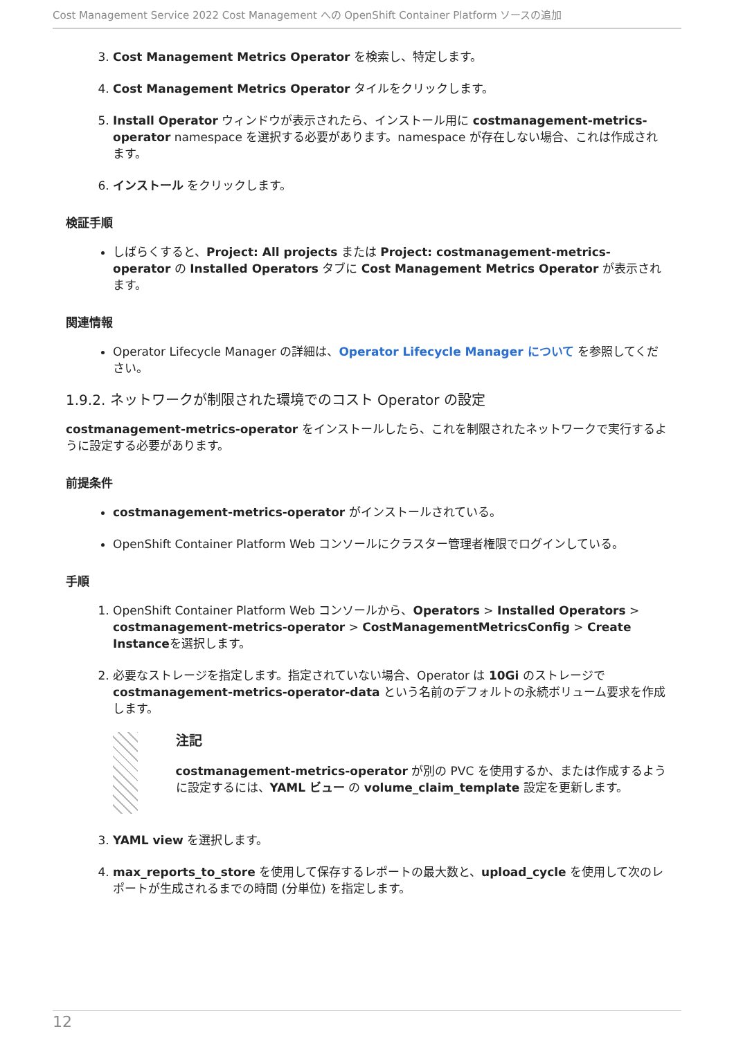Cost Management Service 2022 Cost Management への OpenShift Container Platform ソースの追加
3. Cost Management Metrics Operator を検索し、特定します。
4. Cost Management Metrics Operator タイルをクリックします。
5. Install Operator ウィンドウが表示されたら、インストール用に costmanagement-metrics-operator namespace を選択する必要があります。namespace が存在しない場合、これは作成されます。
6. インストール をクリックします。
検証手順
しばらくすると、Project: All projects または Project: costmanagement-metrics-operator の Installed Operators タブに Cost Management Metrics Operator が表示されます。
関連情報
Operator Lifecycle Manager の詳細は、Operator Lifecycle Manager について を参照してください。
1.9.2. ネットワークが制限された環境でのコスト Operator の設定
costmanagement-metrics-operator をインストールしたら、これを制限されたネットワークで実行するように設定する必要があります。
前提条件
costmanagement-metrics-operator がインストールされている。
OpenShift Container Platform Web コンソールにクラスター管理者権限でログインしている。
手順
1. OpenShift Container Platform Web コンソールから、Operators > Installed Operators > costmanagement-metrics-operator > CostManagementMetricsConfig > Create Instanceを選択します。
2. 必要なストレージを指定します。指定されていない場合、Operator は 10Gi のストレージで costmanagement-metrics-operator-data という名前のデフォルトの永続ボリューム要求を作成します。
注記
costmanagement-metrics-operator が別の PVC を使用するか、または作成するように設定するには、YAML ビュー の volume_claim_template 設定を更新します。
3. YAML view を選択します。
4. max_reports_to_store を使用して保存するレポートの最大数と、upload_cycle を使用して次のレポートが生成されるまでの時間 (分単位) を指定します。
12